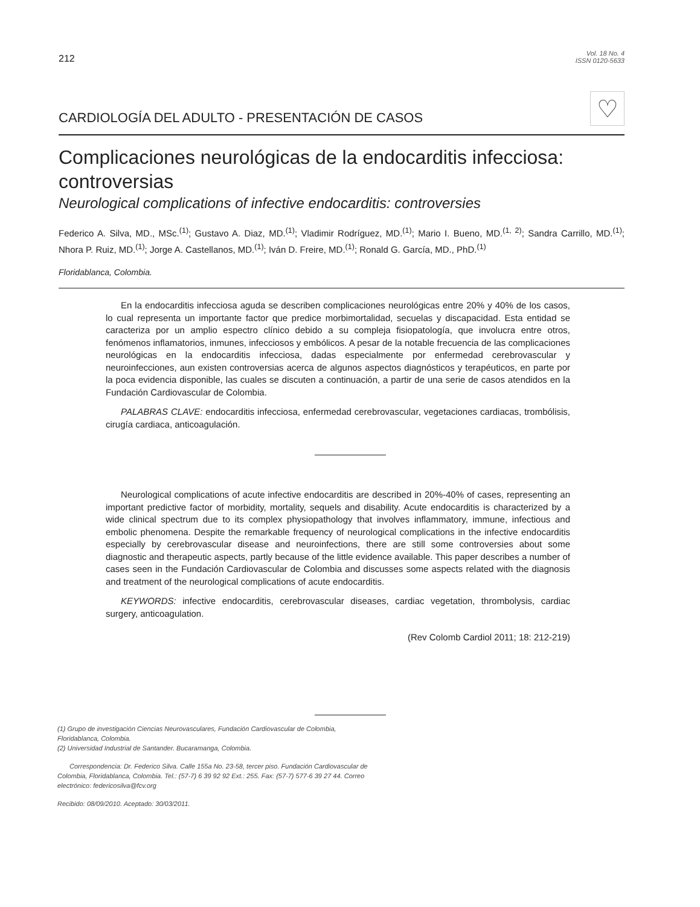212
Vol. 18 No. 4
ISSN 0120-5633
CARDIOLOGÍA DEL ADULTO - PRESENTACIÓN DE CASOS
♡
Complicaciones neurológicas de la endocarditis infecciosa: controversias
Neurological complications of infective endocarditis: controversies
Federico A. Silva, MD., MSc.<sup>(1)</sup>; Gustavo A. Diaz, MD.<sup>(1)</sup>; Vladimir Rodríguez, MD.<sup>(1)</sup>; Mario I. Bueno, MD.<sup>(1, 2)</sup>; Sandra Carrillo, MD.<sup>(1)</sup>; Nhora P. Ruiz, MD.<sup>(1)</sup>; Jorge A. Castellanos, MD.<sup>(1)</sup>; Iván D. Freire, MD.<sup>(1)</sup>; Ronald G. García, MD., PhD.<sup>(1)</sup>
Floridablanca, Colombia.
En la endocarditis infecciosa aguda se describen complicaciones neurológicas entre 20% y 40% de los casos, lo cual representa un importante factor que predice morbimortalidad, secuelas y discapacidad. Esta entidad se caracteriza por un amplio espectro clínico debido a su compleja fisiopatología, que involucra entre otros, fenómenos inflamatorios, inmunes, infecciosos y embólicos. A pesar de la notable frecuencia de las complicaciones neurológicas en la endocarditis infecciosa, dadas especialmente por enfermedad cerebrovascular y neuroinfecciones, aun existen controversias acerca de algunos aspectos diagnósticos y terapéuticos, en parte por la poca evidencia disponible, las cuales se discuten a continuación, a partir de una serie de casos atendidos en la Fundación Cardiovascular de Colombia.
PALABRAS CLAVE: endocarditis infecciosa, enfermedad cerebrovascular, vegetaciones cardiacas, trombólisis, cirugía cardiaca, anticoagulación.
Neurological complications of acute infective endocarditis are described in 20%-40% of cases, representing an important predictive factor of morbidity, mortality, sequels and disability. Acute endocarditis is characterized by a wide clinical spectrum due to its complex physiopathology that involves inflammatory, immune, infectious and embolic phenomena. Despite the remarkable frequency of neurological complications in the infective endocarditis especially by cerebrovascular disease and neuroinfections, there are still some controversies about some diagnostic and therapeutic aspects, partly because of the little evidence available. This paper describes a number of cases seen in the Fundación Cardiovascular de Colombia and discusses some aspects related with the diagnosis and treatment of the neurological complications of acute endocarditis.
KEYWORDS: infective endocarditis, cerebrovascular diseases, cardiac vegetation, thrombolysis, cardiac surgery, anticoagulation.
(Rev Colomb Cardiol 2011; 18: 212-219)
(1) Grupo de investigación Ciencias Neurovasculares, Fundación Cardiovascular de Colombia, Floridablanca, Colombia.
(2) Universidad Industrial de Santander. Bucaramanga, Colombia.
Correspondencia: Dr. Federico Silva. Calle 155a No. 23-58, tercer piso. Fundación Cardiovascular de Colombia, Floridablanca, Colombia. Tel.: (57-7) 6 39 92 92 Ext.: 255. Fax: (57-7) 577-6 39 27 44. Correo electrónico: federicosilva@fcv.org
Recibido: 08/09/2010. Aceptado: 30/03/2011.